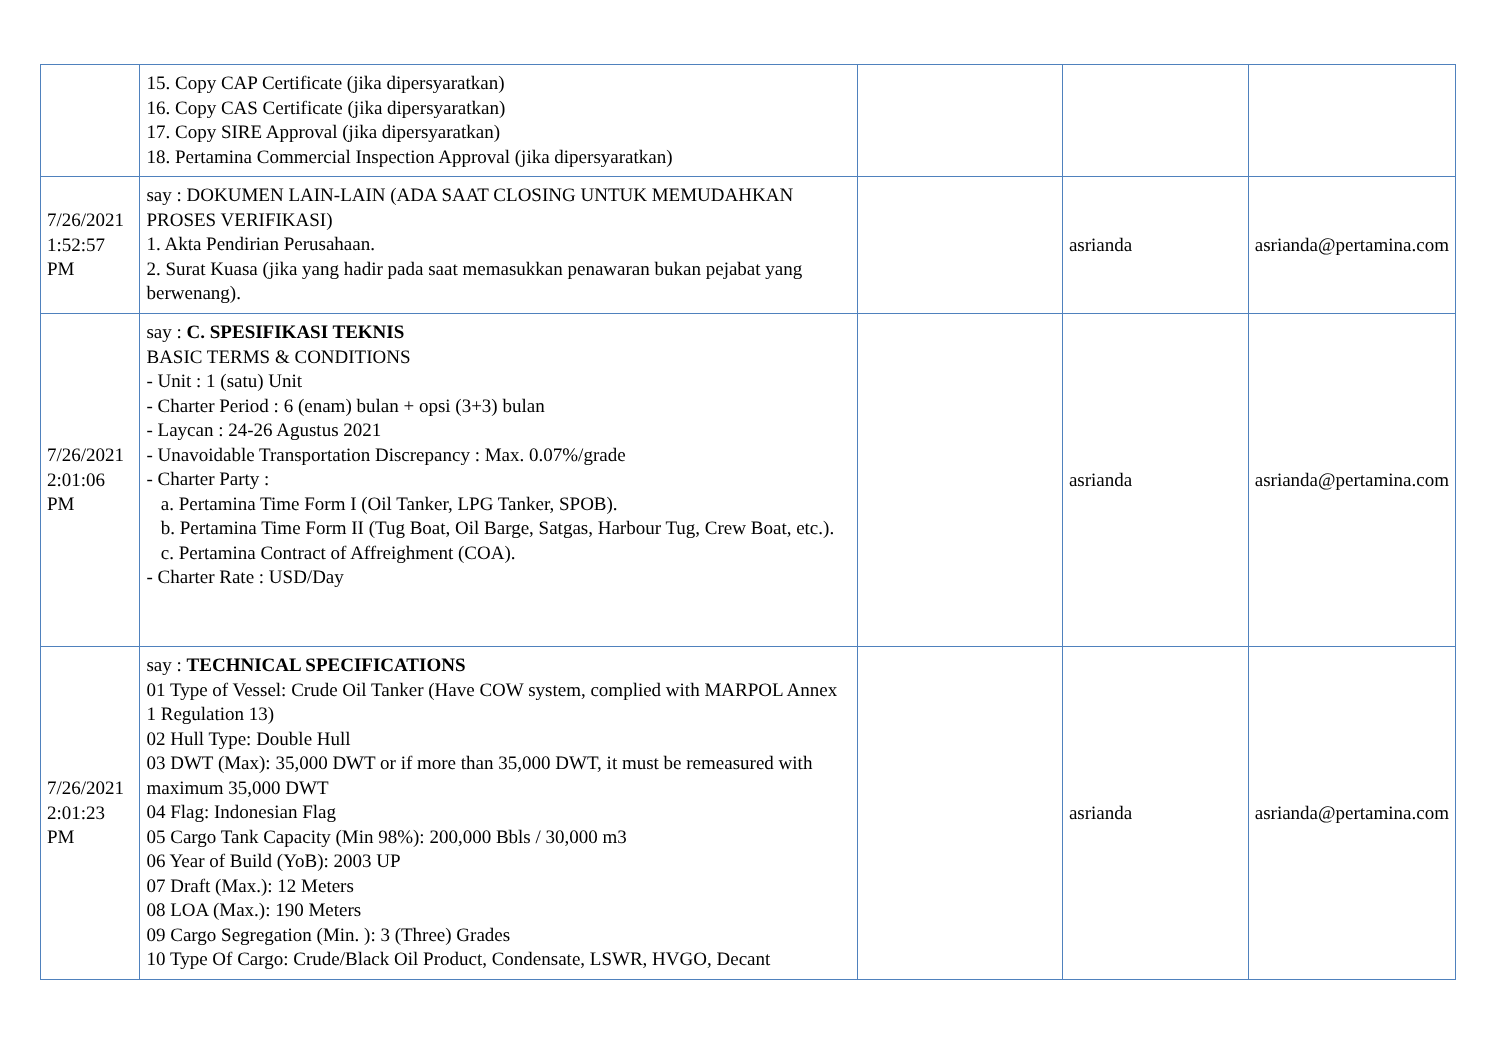| | 15. Copy CAP Certificate (jika dipersyaratkan) 16. Copy CAS Certificate (jika dipersyaratkan) 17. Copy SIRE Approval (jika dipersyaratkan) 18. Pertamina Commercial Inspection Approval (jika dipersyaratkan) | | | |
| 7/26/2021 1:52:57 PM | say : DOKUMEN LAIN-LAIN (ADA SAAT CLOSING UNTUK MEMUDAHKAN PROSES VERIFIKASI) 1. Akta Pendirian Perusahaan. 2. Surat Kuasa (jika yang hadir pada saat memasukkan penawaran bukan pejabat yang berwenang). | | asrianda | asrianda@pertamina.com |
| 7/26/2021 2:01:06 PM | say : C. SPESIFIKASI TEKNIS BASIC TERMS & CONDITIONS - Unit : 1 (satu) Unit - Charter Period : 6 (enam) bulan + opsi (3+3) bulan - Laycan : 24-26 Agustus 2021 - Unavoidable Transportation Discrepancy : Max. 0.07%/grade - Charter Party : a. Pertamina Time Form I (Oil Tanker, LPG Tanker, SPOB). b. Pertamina Time Form II (Tug Boat, Oil Barge, Satgas, Harbour Tug, Crew Boat, etc.). c. Pertamina Contract of Affreighment (COA). - Charter Rate : USD/Day | | asrianda | asrianda@pertamina.com |
| 7/26/2021 2:01:23 PM | say : TECHNICAL SPECIFICATIONS 01 Type of Vessel: Crude Oil Tanker (Have COW system, complied with MARPOL Annex 1 Regulation 13) 02 Hull Type: Double Hull 03 DWT (Max): 35,000 DWT or if more than 35,000 DWT, it must be remeasured with maximum 35,000 DWT 04 Flag: Indonesian Flag 05 Cargo Tank Capacity (Min 98%): 200,000 Bbls / 30,000 m3 06 Year of Build (YoB): 2003 UP 07 Draft (Max.): 12 Meters 08 LOA (Max.): 190 Meters 09 Cargo Segregation (Min. ): 3 (Three) Grades 10 Type Of Cargo: Crude/Black Oil Product, Condensate, LSWR, HVGO, Decant | | asrianda | asrianda@pertamina.com |